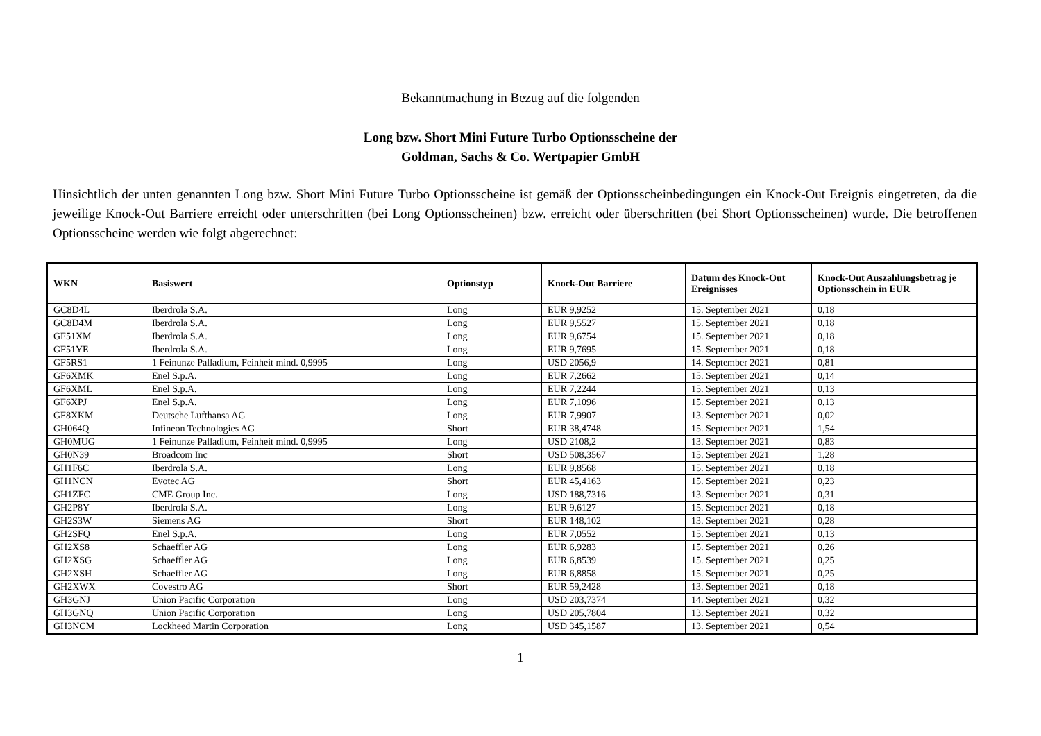Bekanntmachung in Bezug auf die folgenden
Long bzw. Short Mini Future Turbo Optionsscheine der
Goldman, Sachs & Co. Wertpapier GmbH
Hinsichtlich der unten genannten Long bzw. Short Mini Future Turbo Optionsscheine ist gemäß der Optionsscheinbedingungen ein Knock-Out Ereignis eingetreten, da die jeweilige Knock-Out Barriere erreicht oder unterschritten (bei Long Optionsscheinen) bzw. erreicht oder überschritten (bei Short Optionsscheinen) wurde. Die betroffenen Optionsscheine werden wie folgt abgerechnet:
| WKN | Basiswert | Optionstyp | Knock-Out Barriere | Datum des Knock-Out Ereignisses | Knock-Out Auszahlungsbetrag je Optionsschein in EUR |
| --- | --- | --- | --- | --- | --- |
| GC8D4L | Iberdrola S.A. | Long | EUR 9,9252 | 15. September 2021 | 0,18 |
| GC8D4M | Iberdrola S.A. | Long | EUR 9,5527 | 15. September 2021 | 0,18 |
| GF51XM | Iberdrola S.A. | Long | EUR 9,6754 | 15. September 2021 | 0,18 |
| GF51YE | Iberdrola S.A. | Long | EUR 9,7695 | 15. September 2021 | 0,18 |
| GF5RS1 | 1 Feinunze Palladium, Feinheit mind. 0,9995 | Long | USD 2056,9 | 14. September 2021 | 0,81 |
| GF6XMK | Enel S.p.A. | Long | EUR 7,2662 | 15. September 2021 | 0,14 |
| GF6XML | Enel S.p.A. | Long | EUR 7,2244 | 15. September 2021 | 0,13 |
| GF6XPJ | Enel S.p.A. | Long | EUR 7,1096 | 15. September 2021 | 0,13 |
| GF8XKM | Deutsche Lufthansa AG | Long | EUR 7,9907 | 13. September 2021 | 0,02 |
| GH064Q | Infineon Technologies AG | Short | EUR 38,4748 | 15. September 2021 | 1,54 |
| GH0MUG | 1 Feinunze Palladium, Feinheit mind. 0,9995 | Long | USD 2108,2 | 13. September 2021 | 0,83 |
| GH0N39 | Broadcom Inc | Short | USD 508,3567 | 15. September 2021 | 1,28 |
| GH1F6C | Iberdrola S.A. | Long | EUR 9,8568 | 15. September 2021 | 0,18 |
| GH1NCN | Evotec AG | Short | EUR 45,4163 | 15. September 2021 | 0,23 |
| GH1ZFC | CME Group Inc. | Long | USD 188,7316 | 13. September 2021 | 0,31 |
| GH2P8Y | Iberdrola S.A. | Long | EUR 9,6127 | 15. September 2021 | 0,18 |
| GH2S3W | Siemens AG | Short | EUR 148,102 | 13. September 2021 | 0,28 |
| GH2SFQ | Enel S.p.A. | Long | EUR 7,0552 | 15. September 2021 | 0,13 |
| GH2XS8 | Schaeffler AG | Long | EUR 6,9283 | 15. September 2021 | 0,26 |
| GH2XSG | Schaeffler AG | Long | EUR 6,8539 | 15. September 2021 | 0,25 |
| GH2XSH | Schaeffler AG | Long | EUR 6,8858 | 15. September 2021 | 0,25 |
| GH2XWX | Covestro AG | Short | EUR 59,2428 | 13. September 2021 | 0,18 |
| GH3GNJ | Union Pacific Corporation | Long | USD 203,7374 | 14. September 2021 | 0,32 |
| GH3GNQ | Union Pacific Corporation | Long | USD 205,7804 | 13. September 2021 | 0,32 |
| GH3NCM | Lockheed Martin Corporation | Long | USD 345,1587 | 13. September 2021 | 0,54 |
1